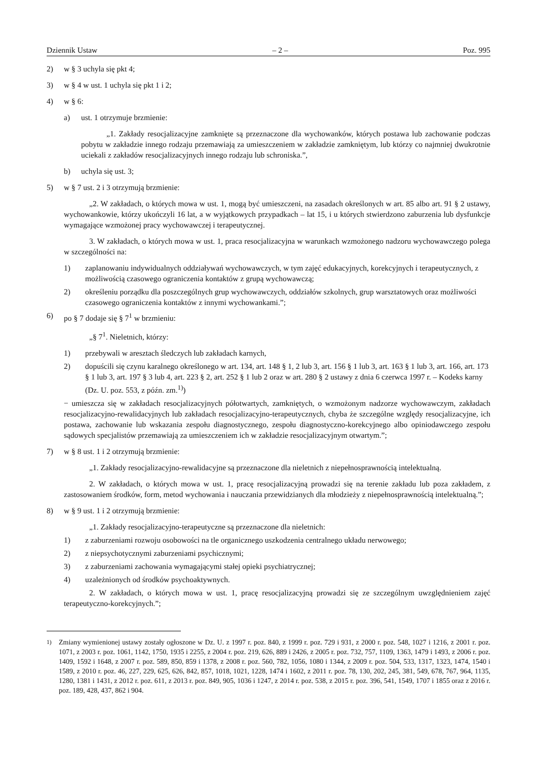Dziennik Ustaw – 2 – Poz. 995
2) w § 3 uchyla się pkt 4;
3) w § 4 w ust. 1 uchyla się pkt 1 i 2;
4) w § 6:
a) ust. 1 otrzymuje brzmienie:
„1. Zakłady resocjalizacyjne zamknięte są przeznaczone dla wychowanków, których postawa lub zachowanie podczas pobytu w zakładzie innego rodzaju przemawiają za umieszczeniem w zakładzie zamkniętym, lub którzy co najmniej dwukrotnie uciekali z zakładów resocjalizacyjnych innego rodzaju lub schroniska.”,
b) uchyla się ust. 3;
5) w § 7 ust. 2 i 3 otrzymują brzmienie:
„2. W zakładach, o których mowa w ust. 1, mogą być umieszczeni, na zasadach określonych w art. 85 albo art. 91 § 2 ustawy, wychowankowie, którzy ukończyli 16 lat, a w wyjątkowych przypadkach – lat 15, i u których stwierdzono zaburzenia lub dysfunkcje wymagające wzmożonej pracy wychowawczej i terapeutycznej.
3. W zakładach, o których mowa w ust. 1, praca resocjalizacyjna w warunkach wzmożonego nadzoru wychowawczego polega w szczególności na:
1) zaplanowaniu indywidualnych oddziaływań wychowawczych, w tym zajęć edukacyjnych, korekcyjnych i terapeutycznych, z możliwością czasowego ograniczenia kontaktów z grupą wychowawczą;
2) określeniu porządku dla poszczególnych grup wychowawczych, oddziałów szkolnych, grup warsztatowych oraz możliwości czasowego ograniczenia kontaktów z innymi wychowankami.”;
6) po § 7 dodaje się § 7<sup>1</sup> w brzmieniu:
„§ 7<sup>1</sup>. Nieletnich, którzy:
1) przebywali w aresztach śledczych lub zakładach karnych,
2) dopuścili się czynu karalnego określonego w art. 134, art. 148 § 1, 2 lub 3, art. 156 § 1 lub 3, art. 163 § 1 lub 3, art. 166, art. 173 § 1 lub 3, art. 197 § 3 lub 4, art. 223 § 2, art. 252 § 1 lub 2 oraz w art. 280 § 2 ustawy z dnia 6 czerwca 1997 r. – Kodeks karny (Dz. U. poz. 553, z późn. zm.<sup>1)</sup>)
− umieszcza się w zakładach resocjalizacyjnych półotwartych, zamkniętych, o wzmożonym nadzorze wychowawczym, zakładach resocjalizacyjno-rewalidacyjnych lub zakładach resocjalizacyjno-terapeutycznych, chyba że szczególne względy resocjalizacyjne, ich postawa, zachowanie lub wskazania zespołu diagnostycznego, zespołu diagnostyczno-korekcyjnego albo opiniodawczego zespołu sądowych specjalistów przemawiają za umieszczeniem ich w zakładzie resocjalizacyjnym otwartym.”;
7) w § 8 ust. 1 i 2 otrzymują brzmienie:
„1. Zakłady resocjalizacyjno-rewalidacyjne są przeznaczone dla nieletnich z niepełnosprawnością intelektualną.
2. W zakładach, o których mowa w ust. 1, pracę resocjalizacyjną prowadzi się na terenie zakładu lub poza zakładem, z zastosowaniem środków, form, metod wychowania i nauczania przewidzianych dla młodzieży z niepełnosprawnością intelektualną.”;
8) w § 9 ust. 1 i 2 otrzymują brzmienie:
„1. Zakłady resocjalizacyjno-terapeutyczne są przeznaczone dla nieletnich:
1) z zaburzeniami rozwoju osobowości na tle organicznego uszkodzenia centralnego układu nerwowego;
2) z niepsychotycznymi zaburzeniami psychicznymi;
3) z zaburzeniami zachowania wymagającymi stałej opieki psychiatrycznej;
4) uzależnionych od środków psychoaktywnych.
2. W zakładach, o których mowa w ust. 1, pracę resocjalizacyjną prowadzi się ze szczególnym uwzględnieniem zajęć terapeutyczno-korekcyjnych.”;
<sup>1)</sup> Zmiany wymienionej ustawy zostały ogłoszone w Dz. U. z 1997 r. poz. 840, z 1999 r. poz. 729 i 931, z 2000 r. poz. 548, 1027 i 1216, z 2001 r. poz. 1071, z 2003 r. poz. 1061, 1142, 1750, 1935 i 2255, z 2004 r. poz. 219, 626, 889 i 2426, z 2005 r. poz. 732, 757, 1109, 1363, 1479 i 1493, z 2006 r. poz. 1409, 1592 i 1648, z 2007 r. poz. 589, 850, 859 i 1378, z 2008 r. poz. 560, 782, 1056, 1080 i 1344, z 2009 r. poz. 504, 533, 1317, 1323, 1474, 1540 i 1589, z 2010 r. poz. 46, 227, 229, 625, 626, 842, 857, 1018, 1021, 1228, 1474 i 1602, z 2011 r. poz. 78, 130, 202, 245, 381, 549, 678, 767, 964, 1135, 1280, 1381 i 1431, z 2012 r. poz. 611, z 2013 r. poz. 849, 905, 1036 i 1247, z 2014 r. poz. 538, z 2015 r. poz. 396, 541, 1549, 1707 i 1855 oraz z 2016 r. poz. 189, 428, 437, 862 i 904.